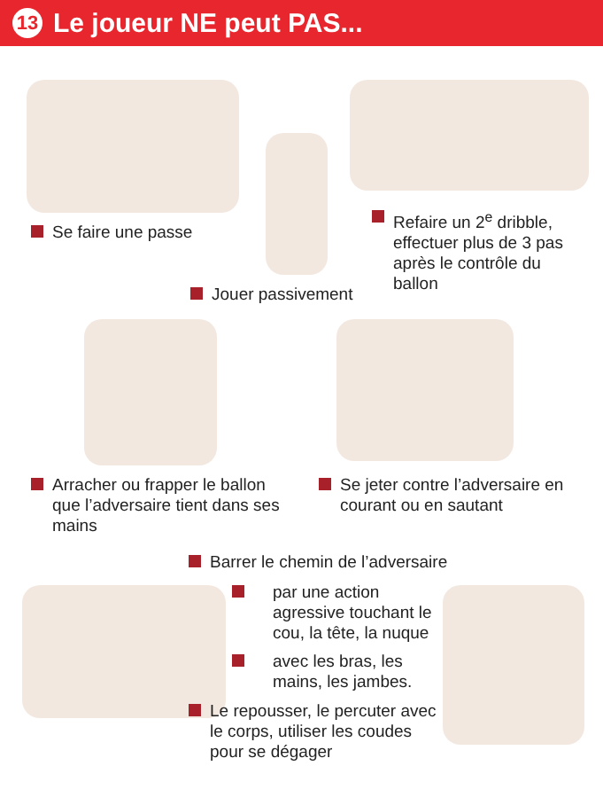13
Le joueur NE peut PAS...
Se faire une passe
Refaire un 2<sup>e</sup> dribble, effectuer plus de 3 pas après le contrôle du ballon
Jouer passivement
Arracher ou frapper le ballon que l’adversaire tient dans ses mains
Se jeter contre l’adversaire en courant ou en sautant
Barrer le chemin de l’adversaire
par une action agressive touchant le cou, la tête, la nuque
avec les bras, les mains, les jambes.
Le repousser, le percuter avec le corps, utiliser les coudes pour se dégager